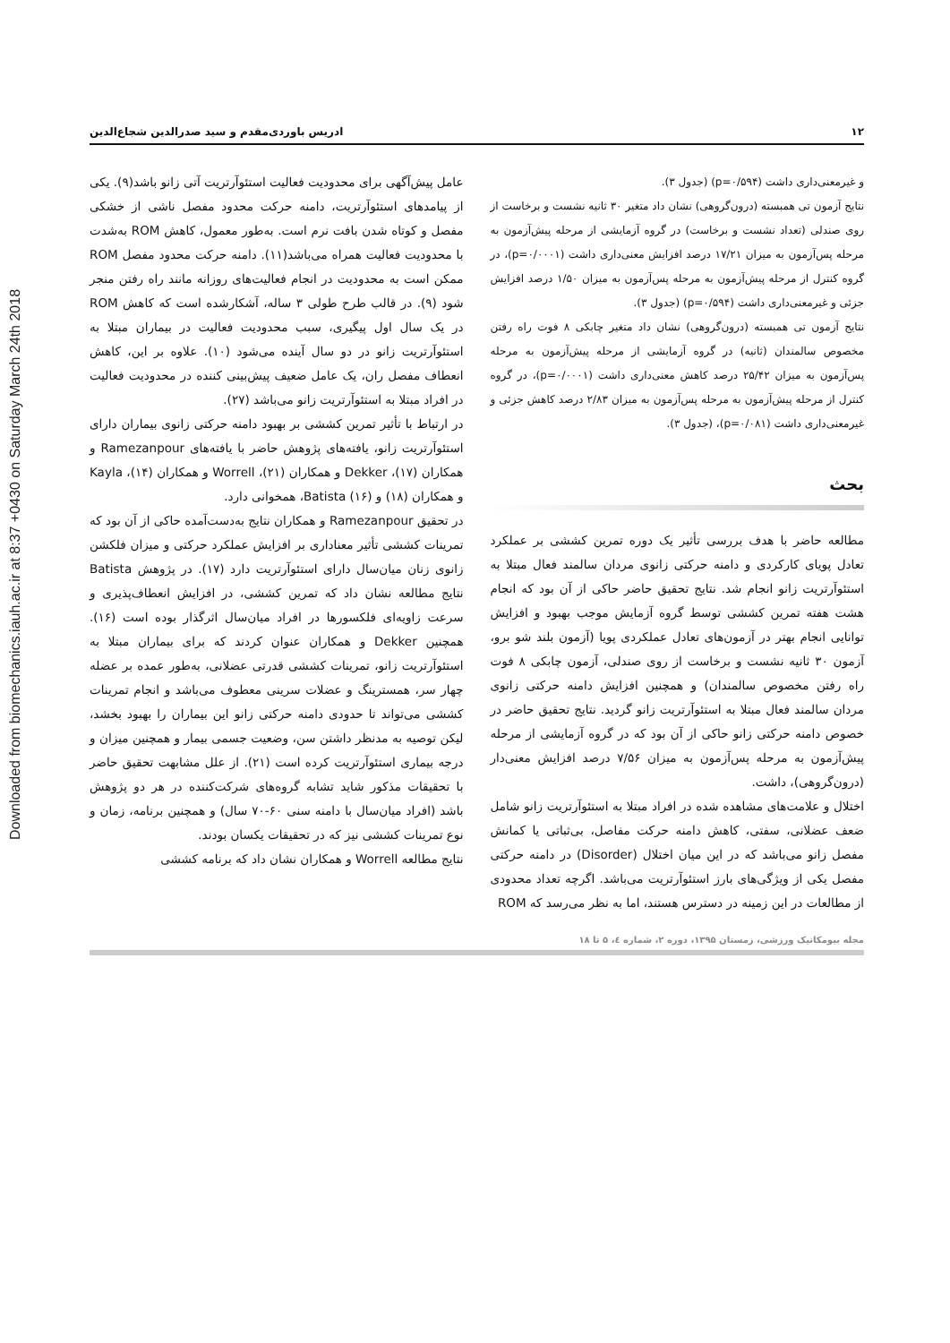Downloaded from biomechanics.iauh.ac.ir at 8:37 +0430 on Saturday March 24th 2018
۱۲ ادریس باوردی‌مقدم و سید صدرالدین شجاع‌الدین
و غیرمعنی‌داری داشت (p=۰/۵۹۴) (جدول ۳).
نتایج آزمون تی همبسته (درون‌گروهی) نشان داد متغیر ۳۰ ثانیه نشست و برخاست از روی صندلی (تعداد نشست و برخاست) در گروه آزمایشی از مرحله پیش‌آزمون به مرحله پس‌آزمون به میزان ۱۷/۲۱ درصد افزایش معنی‌داری داشت (p=۰/۰۰۰۱)، در گروه کنترل از مرحله پیش‌آزمون به مرحله پس‌آزمون به میزان ۱/۵۰ درصد افزایش جزئی و غیرمعنی‌داری داشت (p=۰/۵۹۴) (جدول ۳).
نتایج آزمون تی همبسته (درون‌گروهی) نشان داد متغیر چابکی ۸ فوت راه رفتن مخصوص سالمندان (ثانیه) در گروه آزمایشی از مرحله پیش‌آزمون به مرحله پس‌آزمون به میزان ۲۵/۴۲ درصد کاهش معنی‌داری داشت (p=۰/۰۰۰۱)، در گروه کنترل از مرحله پیش‌آزمون به مرحله پس‌آزمون به میزان ۲/۸۳ درصد کاهش جزئی و غیرمعنی‌داری داشت (p=۰/۰۸۱)، (جدول ۳).
بحث
مطالعه حاضر با هدف بررسی تأثیر یک دوره تمرین کششی بر عملکرد تعادل پویای کارکردی و دامنه حرکتی زانوی مردان سالمند فعال مبتلا به استئوآرتریت زانو انجام شد. نتایج تحقیق حاضر حاکی از آن بود که انجام هشت هفته تمرین کششی توسط گروه آزمایش موجب بهبود و افزایش توانایی انجام بهتر در آزمون‌های تعادل عملکردی پویا (آزمون بلند شو برو، آزمون ۳۰ ثانیه نشست و برخاست از روی صندلی، آزمون چابکی ۸ فوت راه رفتن مخصوص سالمندان) و همچنین افزایش دامنه حرکتی زانوی مردان سالمند فعال مبتلا به استئوآرتریت زانو گردید. نتایج تحقیق حاضر در خصوص دامنه حرکتی زانو حاکی از آن بود که در گروه آزمایشی از مرحله پیش‌آزمون به مرحله پس‌آزمون به میزان ۷/۵۶ درصد افزایش معنی‌دار (درون‌گروهی)، داشت.
اختلال و علامت‌های مشاهده شده در افراد مبتلا به استئوآرتریت زانو شامل ضعف عضلانی، سفتی، کاهش دامنه حرکت مفاصل، بی‌ثباتی یا کمانش مفصل زانو می‌باشد که در این میان اختلال (Disorder) در دامنه حرکتی مفصل یکی از ویژگی‌های بارز استئوآرتریت می‌باشد. اگرچه تعداد محدودی از مطالعات در این زمینه در دسترس هستند، اما به نظر می‌رسد که ROM
عامل پیش‌آگهی برای محدودیت فعالیت استئوآرتریت آتی زانو باشد(۹). یکی از پیامدهای استئوآرتریت، دامنه حرکت محدود مفصل ناشی از خشکی مفصل و کوتاه شدن بافت نرم است. به‌طور معمول، کاهش ROM به‌شدت با محدودیت فعالیت همراه می‌باشد(۱۱). دامنه حرکت محدود مفصل ROM ممکن است به محدودیت در انجام فعالیت‌های روزانه مانند راه رفتن منجر شود (۹). در قالب طرح طولی ۳ ساله، آشکارشده است که کاهش ROM در یک سال اول پیگیری، سبب محدودیت فعالیت در بیماران مبتلا به استئوآرتریت زانو در دو سال آینده می‌شود (۱۰). علاوه بر این، کاهش انعطاف مفصل ران، یک عامل ضعیف پیش‌بینی کننده در محدودیت فعالیت در افراد مبتلا به استئوآرتریت زانو می‌باشد (۲۷).
در ارتباط با تأثیر تمرین کششی بر بهبود دامنه حرکتی زانوی بیماران دارای استئوآرتریت زانو، یافته‌های پژوهش حاضر با یافته‌های Ramezanpour و همکاران (۱۷)، Dekker و همکاران (۲۱)، Worrell و همکاران (۱۴)، Kayla و همکاران (۱۸) و Batista (۱۶)، همخوانی دارد.
در تحقیق Ramezanpour و همکاران نتایج به‌دست‌آمده حاکی از آن بود که تمرینات کششی تأثیر معناداری بر افزایش عملکرد حرکتی و میزان فلکشن زانوی زنان میان‌سال دارای استئوآرتریت دارد (۱۷). در پژوهش Batista نتایج مطالعه نشان داد که تمرین کششی، در افزایش انعطاف‌پذیری و سرعت زاویه‌ای فلکسورها در افراد میان‌سال اثرگذار بوده است (۱۶). همچنین Dekker و همکاران عنوان کردند که برای بیماران مبتلا به استئوآرتریت زانو، تمرینات کششی قدرتی عضلانی، به‌طور عمده بر عضله چهار سر، همسترینگ و عضلات سرینی معطوف می‌باشد و انجام تمرینات کششی می‌تواند تا حدودی دامنه حرکتی زانو این بیماران را بهبود بخشد، لیکن توصیه به مدنظر داشتن سن، وضعیت جسمی بیمار و همچنین میزان و درجه بیماری استئوآرتریت کرده است (۲۱). از علل مشابهت تحقیق حاضر با تحقیقات مذکور شاید تشابه گروه‌های شرکت‌کننده در هر دو پژوهش باشد (افراد میان‌سال با دامنه سنی ۶۰-۷۰ سال) و همچنین برنامه، زمان و نوع تمرینات کششی نیز که در تحقیقات یکسان بودند.
نتایج مطالعه Worrell و همکاران نشان داد که برنامه کششی
مجله بیومکانیک ورزشی، زمستان ۱۳۹۵، دوره ۲، شماره ٤، ۵ تا ۱۸